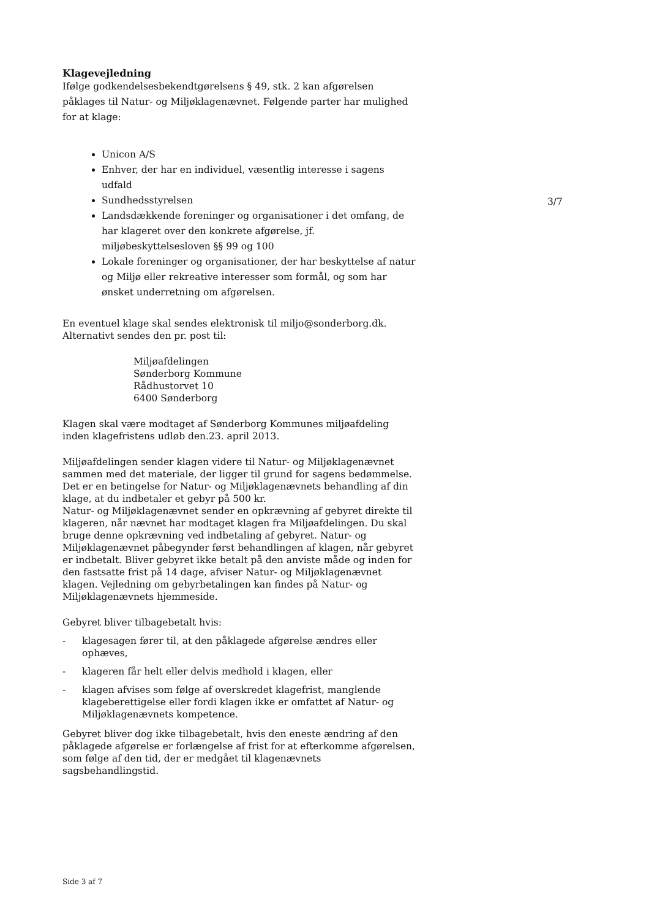Klagevejledning
Ifølge godkendelsesbekendtgørelsens § 49, stk. 2 kan afgørelsen påklages til Natur- og Miljøklagenævnet. Følgende parter har mulighed for at klage:
3/7
Unicon A/S
Enhver, der har en individuel, væsentlig interesse i sagens udfald
Sundhedsstyrelsen
Landsdækkende foreninger og organisationer i det omfang, de har klageret over den konkrete afgørelse, jf. miljøbeskyttelsesloven §§ 99 og 100
Lokale foreninger og organisationer, der har beskyttelse af natur og Miljø eller rekreative interesser som formål, og som har ønsket underretning om afgørelsen.
En eventuel klage skal sendes elektronisk til miljo@sonderborg.dk.
Alternativt sendes den pr. post til:
Miljøafdelingen
Sønderborg Kommune
Rådhustorvet 10
6400 Sønderborg
Klagen skal være modtaget af Sønderborg Kommunes miljøafdeling inden klagefristens udløb den.23. april 2013.
Miljøafdelingen sender klagen videre til Natur- og Miljøklagenævnet sammen med det materiale, der ligger til grund for sagens bedømmelse. Det er en betingelse for Natur- og Miljøklagenævnets behandling af din klage, at du indbetaler et gebyr på 500 kr.
Natur- og Miljøklagenævnet sender en opkrævning af gebyret direkte til klageren, når nævnet har modtaget klagen fra Miljøafdelingen. Du skal bruge denne opkrævning ved indbetaling af gebyret. Natur- og Miljøklagenævnet påbegynder først behandlingen af klagen, når gebyret er indbetalt. Bliver gebyret ikke betalt på den anviste måde og inden for den fastsatte frist på 14 dage, afviser Natur- og Miljøklagenævnet klagen. Vejledning om gebyrbetalingen kan findes på Natur- og Miljøklagenævnets hjemmeside.
Gebyret bliver tilbagebetalt hvis:
- klagesagen fører til, at den påklagede afgørelse ændres eller ophæves,
- klageren får helt eller delvis medhold i klagen, eller
- klagen afvises som følge af overskredet klagefrist, manglende klageberettigelse eller fordi klagen ikke er omfattet af Natur- og Miljøklagenævnets kompetence.
Gebyret bliver dog ikke tilbagebetalt, hvis den eneste ændring af den påklagede afgørelse er forlængelse af frist for at efterkomme afgørelsen, som følge af den tid, der er medgået til klagenævnets sagsbehandlingstid.
Side 3 af 7